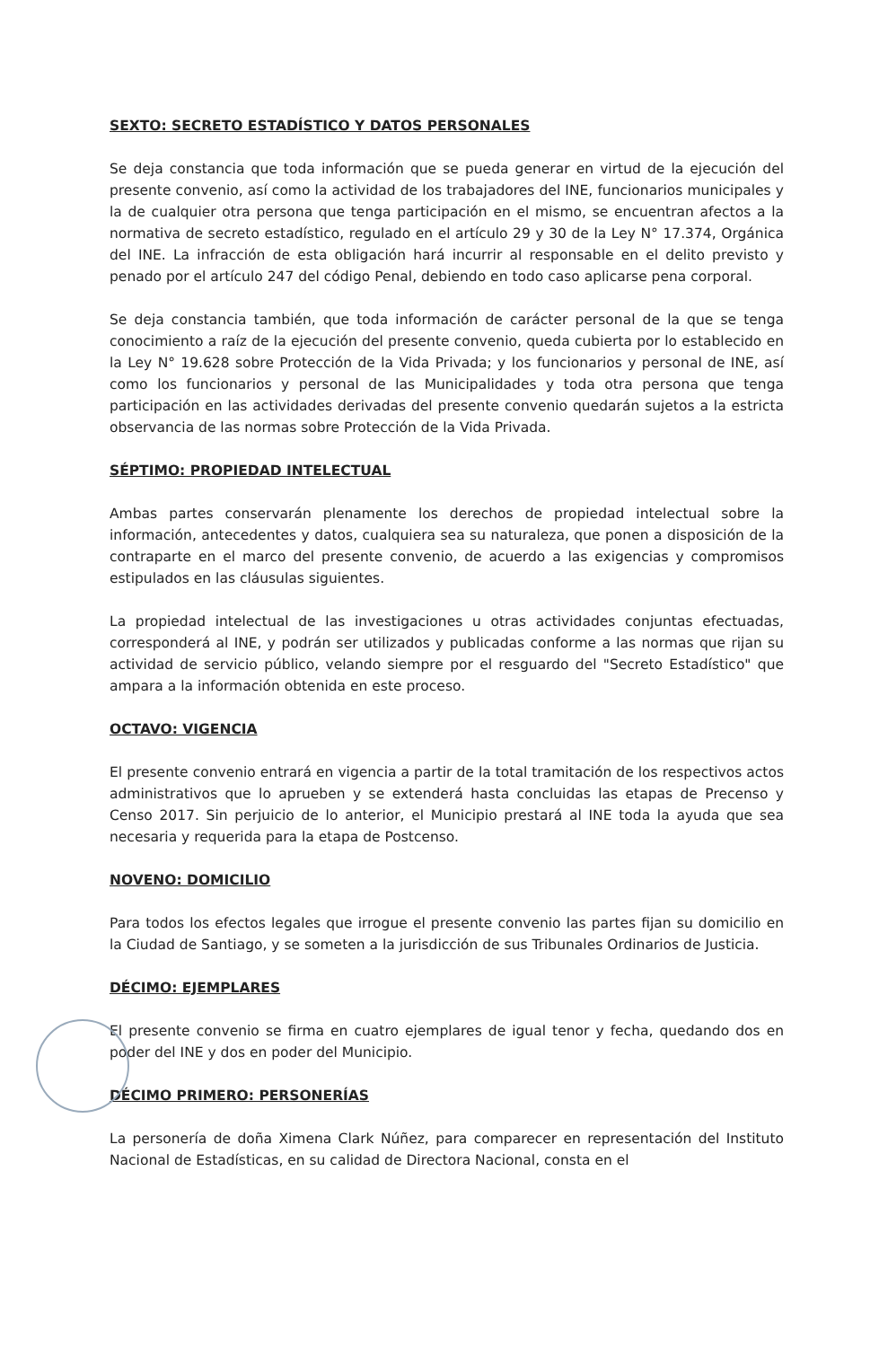SEXTO: SECRETO ESTADÍSTICO Y DATOS PERSONALES
Se deja constancia que toda información que se pueda generar en virtud de la ejecución del presente convenio, así como la actividad de los trabajadores del INE, funcionarios municipales y la de cualquier otra persona que tenga participación en el mismo, se encuentran afectos a la normativa de secreto estadístico, regulado en el artículo 29 y 30 de la Ley N° 17.374, Orgánica del INE. La infracción de esta obligación hará incurrir al responsable en el delito previsto y penado por el artículo 247 del código Penal, debiendo en todo caso aplicarse pena corporal.
Se deja constancia también, que toda información de carácter personal de la que se tenga conocimiento a raíz de la ejecución del presente convenio, queda cubierta por lo establecido en la Ley N° 19.628 sobre Protección de la Vida Privada; y los funcionarios y personal de INE, así como los funcionarios y personal de las Municipalidades y toda otra persona que tenga participación en las actividades derivadas del presente convenio quedarán sujetos a la estricta observancia de las normas sobre Protección de la Vida Privada.
SÉPTIMO: PROPIEDAD INTELECTUAL
Ambas partes conservarán plenamente los derechos de propiedad intelectual sobre la información, antecedentes y datos, cualquiera sea su naturaleza, que ponen a disposición de la contraparte en el marco del presente convenio, de acuerdo a las exigencias y compromisos estipulados en las cláusulas siguientes.
La propiedad intelectual de las investigaciones u otras actividades conjuntas efectuadas, corresponderá al INE, y podrán ser utilizados y publicadas conforme a las normas que rijan su actividad de servicio público, velando siempre por el resguardo del "Secreto Estadístico" que ampara a la información obtenida en este proceso.
OCTAVO: VIGENCIA
El presente convenio entrará en vigencia a partir de la total tramitación de los respectivos actos administrativos que lo aprueben y se extenderá hasta concluidas las etapas de Precenso y Censo 2017. Sin perjuicio de lo anterior, el Municipio prestará al INE toda la ayuda que sea necesaria y requerida para la etapa de Postcenso.
NOVENO: DOMICILIO
Para todos los efectos legales que irrogue el presente convenio las partes fijan su domicilio en la Ciudad de Santiago, y se someten a la jurisdicción de sus Tribunales Ordinarios de Justicia.
DÉCIMO: EJEMPLARES
El presente convenio se firma en cuatro ejemplares de igual tenor y fecha, quedando dos en poder del INE y dos en poder del Municipio.
DÉCIMO PRIMERO: PERSONERÍAS
La personería de doña Ximena Clark Núñez, para comparecer en representación del Instituto Nacional de Estadísticas, en su calidad de Directora Nacional, consta en el